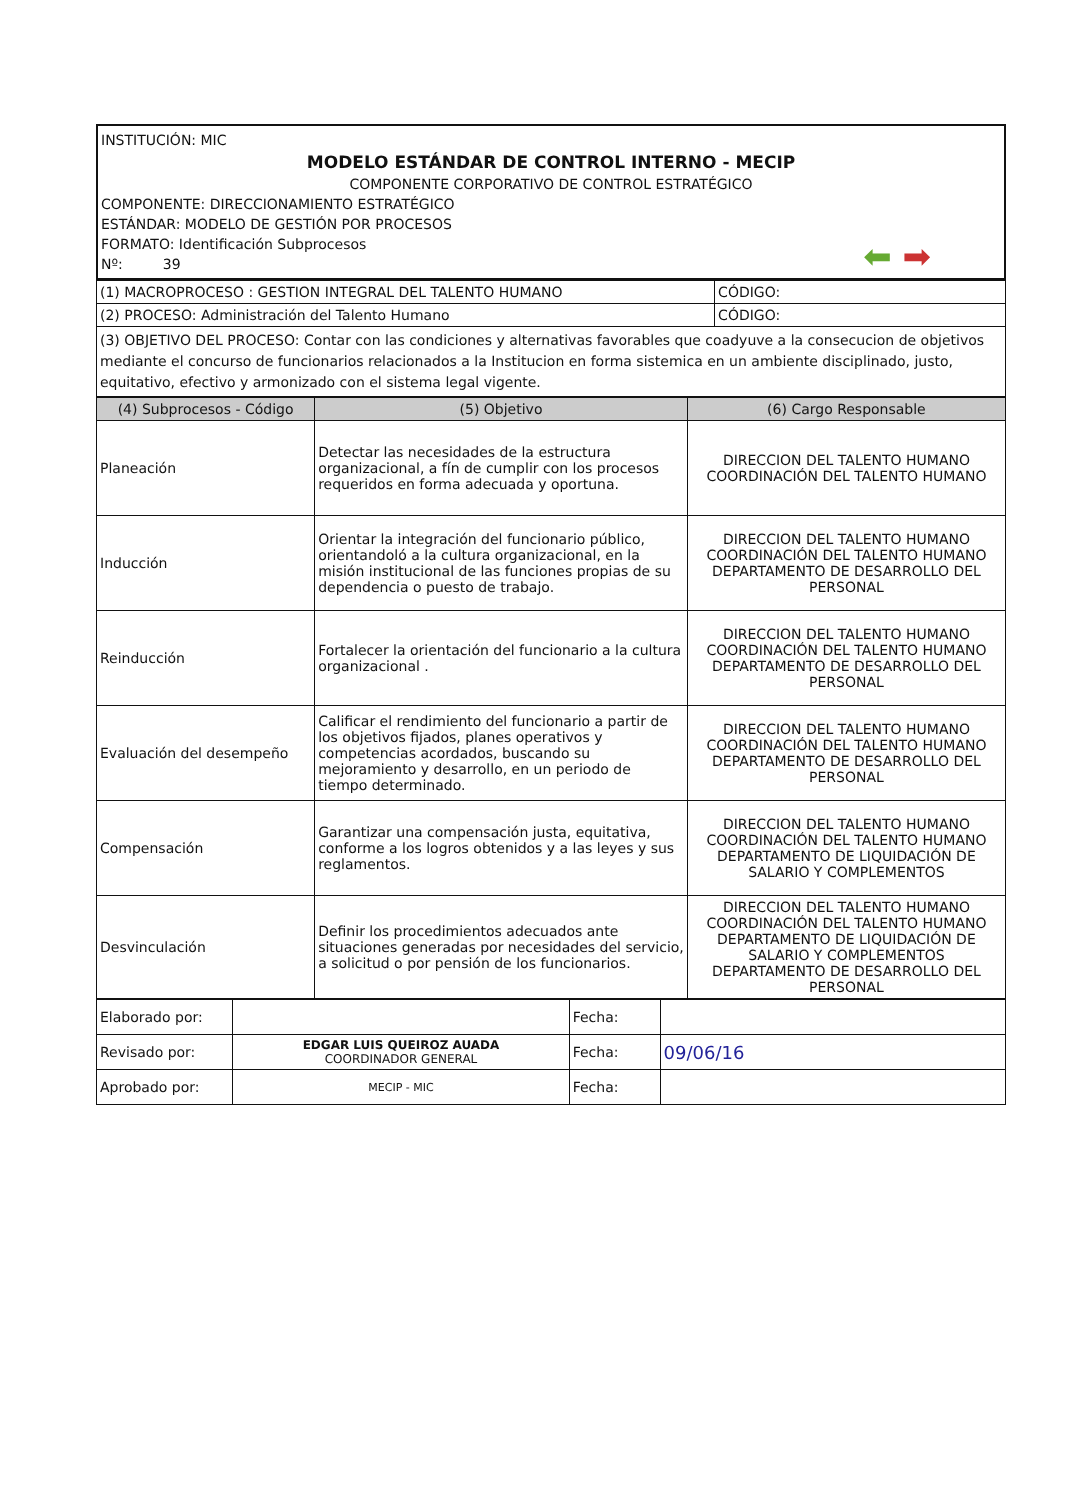INSTITUCIÓN: MIC
MODELO ESTÁNDAR DE CONTROL INTERNO - MECIP
COMPONENTE CORPORATIVO DE CONTROL ESTRATÉGICO
COMPONENTE: DIRECCIONAMIENTO ESTRATÉGICO
ESTÁNDAR: MODELO DE GESTIÓN POR PROCESOS
⬅ ➡ FORMATO: Identificación Subprocesos
Nº: 39
| (1) MACROPROCESO : GESTION INTEGRAL DEL TALENTO HUMANO | CÓDIGO: |
| (2) PROCESO: Administración del Talento Humano | CÓDIGO: |
| (3) OBJETIVO DEL PROCESO: Contar con las condiciones y alternativas favorables que coadyuve a la consecucion de objetivos mediante el concurso de funcionarios relacionados a la Institucion en forma sistemica en un ambiente disciplinado, justo, equitativo, efectivo y armonizado con el sistema legal vigente. | |
| (4) Subprocesos - Código | (5) Objetivo | (6) Cargo Responsable |
| --- | --- | --- |
| Planeación | Detectar las necesidades de la estructura organizacional, a fín de cumplir con los procesos requeridos en forma adecuada y oportuna. | DIRECCION DEL TALENTO HUMANO COORDINACIÓN DEL TALENTO HUMANO |
| Inducción | Orientar la integración del funcionario público, orientandoló a la cultura organizacional, en la misión institucional de las funciones propias de su dependencia o puesto de trabajo. | DIRECCION DEL TALENTO HUMANO COORDINACIÓN DEL TALENTO HUMANO DEPARTAMENTO DE DESARROLLO DEL PERSONAL |
| Reinducción | Fortalecer la orientación del funcionario a la cultura organizacional . | DIRECCION DEL TALENTO HUMANO COORDINACIÓN DEL TALENTO HUMANO DEPARTAMENTO DE DESARROLLO DEL PERSONAL |
| Evaluación del desempeño | Calificar el rendimiento del funcionario a partir de los objetivos fijados, planes operativos y competencias acordados, buscando su mejoramiento y desarrollo, en un periodo de tiempo determinado. | DIRECCION DEL TALENTO HUMANO COORDINACIÓN DEL TALENTO HUMANO DEPARTAMENTO DE DESARROLLO DEL PERSONAL |
| Compensación | Garantizar una compensación justa, equitativa, conforme a los logros obtenidos y a las leyes y sus reglamentos. | DIRECCION DEL TALENTO HUMANO COORDINACIÓN DEL TALENTO HUMANO DEPARTAMENTO DE LIQUIDACIÓN DE SALARIO Y COMPLEMENTOS |
| Desvinculación | Definir los procedimientos adecuados ante situaciones generadas por necesidades del servicio, a solicitud o por pensión de los funcionarios. | DIRECCION DEL TALENTO HUMANO COORDINACIÓN DEL TALENTO HUMANO DEPARTAMENTO DE LIQUIDACIÓN DE SALARIO Y COMPLEMENTOS DEPARTAMENTO DE DESARROLLO DEL PERSONAL |
| Elaborado por: | | Fecha: | |
| Revisado por: | EDGAR LUIS QUEIROZ AUADA COORDINADOR GENERAL | Fecha: | 09/06/16 |
| Aprobado por: | MECIP - MIC | Fecha: | |